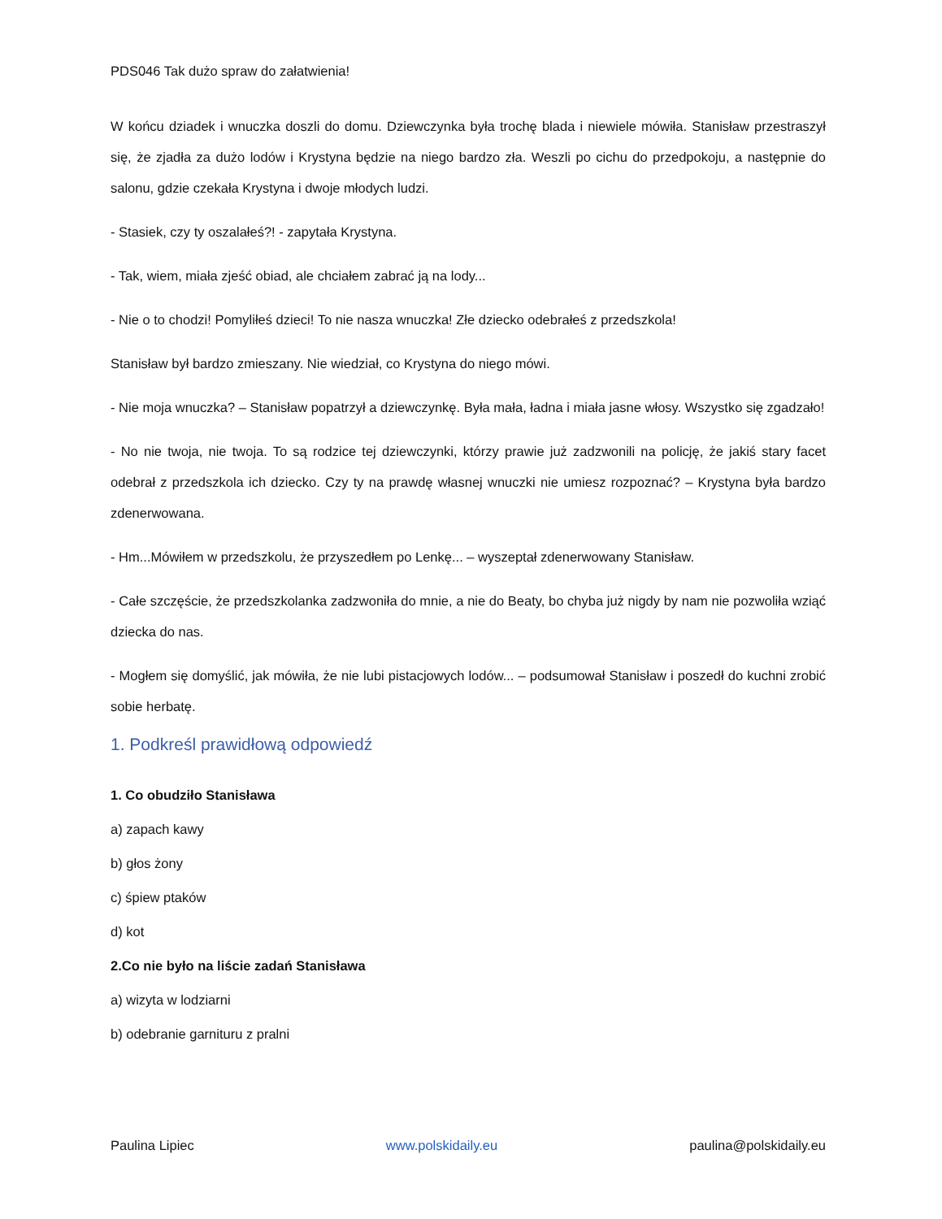PDS046 Tak dużo spraw do załatwienia!
W końcu dziadek i wnuczka doszli do domu. Dziewczynka była trochę blada i niewiele mówiła. Stanisław przestraszył się, że zjadła za dużo lodów i Krystyna będzie na niego bardzo zła. Weszli po cichu do przedpokoju, a następnie do salonu, gdzie czekała Krystyna i dwoje młodych ludzi.
- Stasiek, czy ty oszalałeś?! - zapytała Krystyna.
- Tak, wiem, miała zjeść obiad, ale chciałem zabrać ją na lody...
- Nie o to chodzi! Pomyliłeś dzieci! To nie nasza wnuczka! Złe dziecko odebrałeś z przedszkola!
Stanisław był bardzo zmieszany. Nie wiedział, co Krystyna do niego mówi.
- Nie moja wnuczka? – Stanisław popatrzył a dziewczynkę. Była mała, ładna i miała jasne włosy. Wszystko się zgadzało!
- No nie twoja, nie twoja. To są rodzice tej dziewczynki, którzy prawie już zadzwonili na policję, że jakiś stary facet odebrał z przedszkola ich dziecko. Czy ty na prawdę własnej wnuczki nie umiesz rozpoznać? – Krystyna była bardzo zdenerwowana.
- Hm...Mówiłem w przedszkolu, że przyszedłem po Lenkę... – wyszeptał zdenerwowany Stanisław.
- Całe szczęście, że przedszkolanka zadzwoniła do mnie, a nie do Beaty, bo chyba już nigdy by nam nie pozwoliła wziąć dziecka do nas.
- Mogłem się domyślić, jak mówiła, że nie lubi pistacjowych lodów... – podsumował Stanisław i poszedł do kuchni zrobić sobie herbatę.
1. Podkreśl prawidłową odpowiedź
1. Co obudziło Stanisława
a) zapach kawy
b) głos żony
c) śpiew ptaków
d) kot
2.Co nie było na liście zadań Stanisława
a) wizyta w lodziarni
b) odebranie garnituru z pralni
Paulina Lipiec www.polskidaily.eu paulina@polskidaily.eu